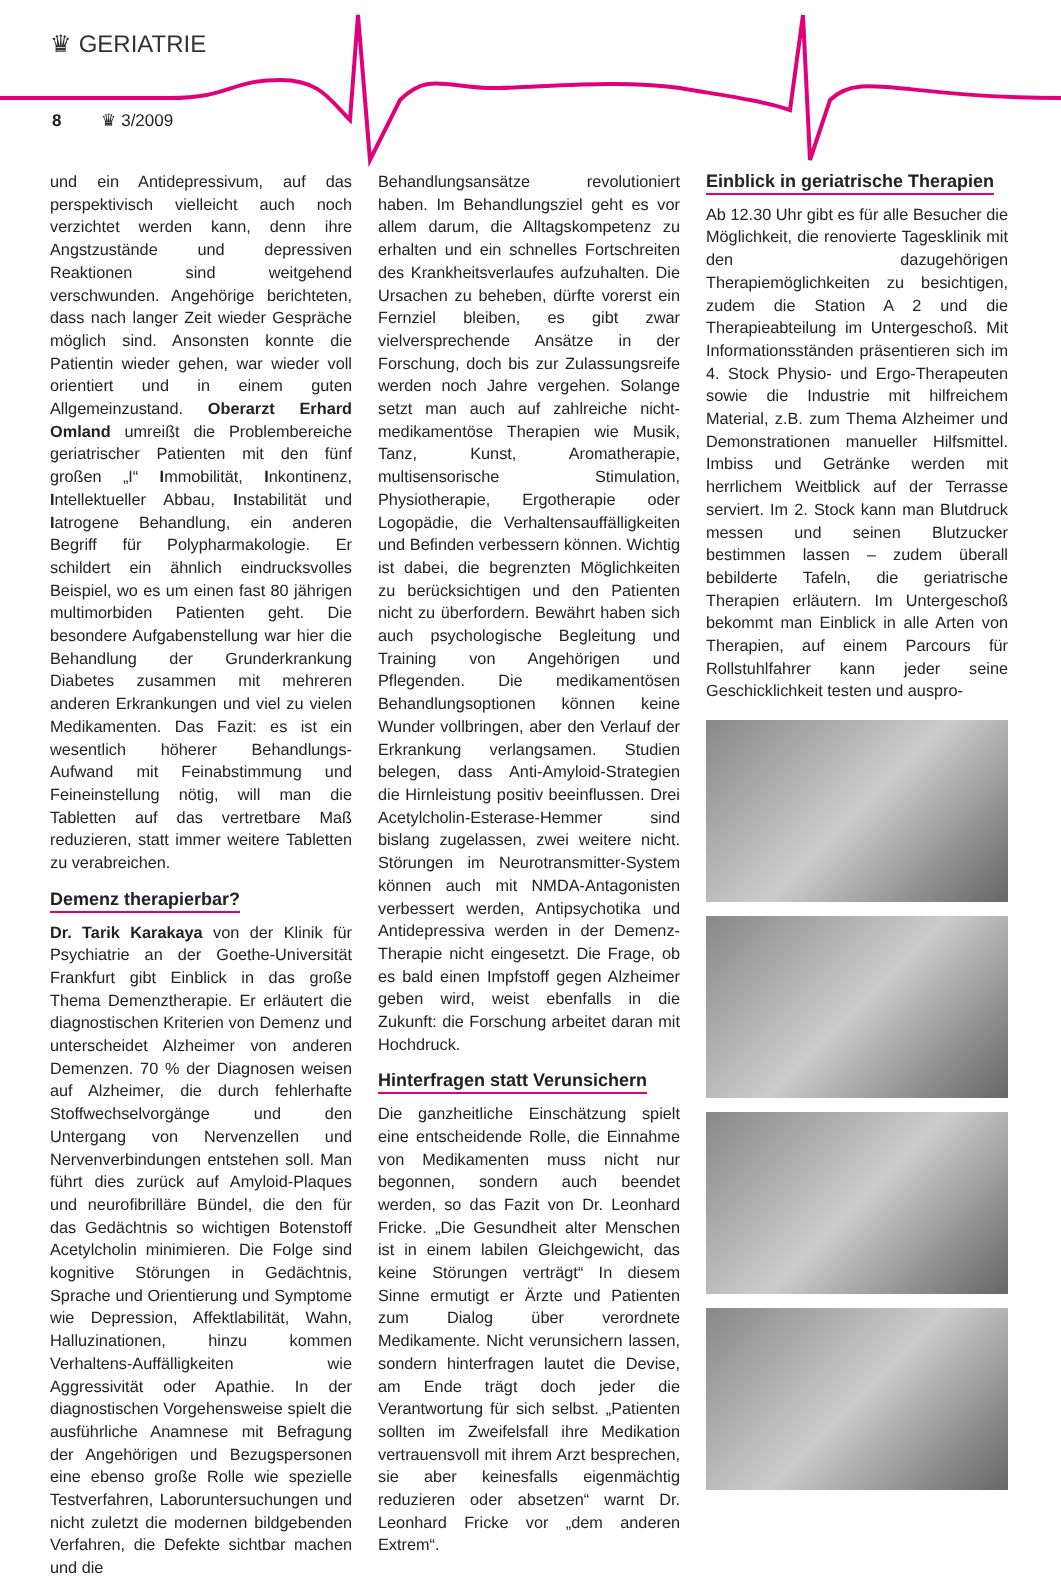♛ GERIATRIE
8 ♛ 3/2009
und ein Antidepressivum, auf das perspektivisch vielleicht auch noch verzichtet werden kann, denn ihre Angstzustände und depressiven Reaktionen sind weitgehend verschwunden. Angehörige berichteten, dass nach langer Zeit wieder Gespräche möglich sind. Ansonsten konnte die Patientin wieder gehen, war wieder voll orientiert und in einem guten Allgemeinzustand. Oberarzt Erhard Omland umreißt die Problembereiche geriatrischer Patienten mit den fünf großen „I“ Immobilität, Inkontinenz, Intellektueller Abbau, Instabilität und Iatrogene Behandlung, ein anderen Begriff für Polypharmakologie. Er schildert ein ähnlich eindrucksvolles Beispiel, wo es um einen fast 80 jährigen multimorbiden Patienten geht. Die besondere Aufgabenstellung war hier die Behandlung der Grunderkrankung Diabetes zusammen mit mehreren anderen Erkrankungen und viel zu vielen Medikamenten. Das Fazit: es ist ein wesentlich höherer Behandlungs-Aufwand mit Feinabstimmung und Feineinstellung nötig, will man die Tabletten auf das vertretbare Maß reduzieren, statt immer weitere Tabletten zu verabreichen.
Demenz therapierbar?
Dr. Tarik Karakaya von der Klinik für Psychiatrie an der Goethe-Universität Frankfurt gibt Einblick in das große Thema Demenztherapie. Er erläutert die diagnostischen Kriterien von Demenz und unterscheidet Alzheimer von anderen Demenzen. 70 % der Diagnosen weisen auf Alzheimer, die durch fehlerhafte Stoffwechselvorgänge und den Untergang von Nervenzellen und Nervenverbindungen entstehen soll. Man führt dies zurück auf Amyloid-Plaques und neurofibrilläre Bündel, die den für das Gedächtnis so wichtigen Botenstoff Acetylcholin minimieren. Die Folge sind kognitive Störungen in Gedächtnis, Sprache und Orientierung und Symptome wie Depression, Affektlabilität, Wahn, Halluzinationen, hinzu kommen Verhaltens-Auffälligkeiten wie Aggressivität oder Apathie. In der diagnostischen Vorgehensweise spielt die ausführliche Anamnese mit Befragung der Angehörigen und Bezugspersonen eine ebenso große Rolle wie spezielle Testverfahren, Laboruntersuchungen und nicht zuletzt die modernen bildgebenden Verfahren, die Defekte sichtbar machen und die
Behandlungsansätze revolutioniert haben. Im Behandlungsziel geht es vor allem darum, die Alltagskompetenz zu erhalten und ein schnelles Fortschreiten des Krankheitsverlaufes aufzuhalten. Die Ursachen zu beheben, dürfte vorerst ein Fernziel bleiben, es gibt zwar vielversprechende Ansätze in der Forschung, doch bis zur Zulassungsreife werden noch Jahre vergehen. Solange setzt man auch auf zahlreiche nicht-medikamentöse Therapien wie Musik, Tanz, Kunst, Aromatherapie, multisensorische Stimulation, Physiotherapie, Ergotherapie oder Logopädie, die Verhaltensauffälligkeiten und Befinden verbessern können. Wichtig ist dabei, die begrenzten Möglichkeiten zu berücksichtigen und den Patienten nicht zu überfordern. Bewährt haben sich auch psychologische Begleitung und Training von Angehörigen und Pflegenden. Die medikamentösen Behandlungsoptionen können keine Wunder vollbringen, aber den Verlauf der Erkrankung verlangsamen. Studien belegen, dass Anti-Amyloid-Strategien die Hirnleistung positiv beeinflussen. Drei Acetylcholin-Esterase-Hemmer sind bislang zugelassen, zwei weitere nicht. Störungen im Neurotransmitter-System können auch mit NMDA-Antagonisten verbessert werden, Antipsychotika und Antidepressiva werden in der Demenz-Therapie nicht eingesetzt. Die Frage, ob es bald einen Impfstoff gegen Alzheimer geben wird, weist ebenfalls in die Zukunft: die Forschung arbeitet daran mit Hochdruck.
Hinterfragen statt Verunsichern
Die ganzheitliche Einschätzung spielt eine entscheidende Rolle, die Einnahme von Medikamenten muss nicht nur begonnen, sondern auch beendet werden, so das Fazit von Dr. Leonhard Fricke. „Die Gesundheit alter Menschen ist in einem labilen Gleichgewicht, das keine Störungen verträgt“ In diesem Sinne ermutigt er Ärzte und Patienten zum Dialog über verordnete Medikamente. Nicht verunsichern lassen, sondern hinterfragen lautet die Devise, am Ende trägt doch jeder die Verantwortung für sich selbst. „Patienten sollten im Zweifelsfall ihre Medikation vertrauensvoll mit ihrem Arzt besprechen, sie aber keinesfalls eigenmächtig reduzieren oder absetzen“ warnt Dr. Leonhard Fricke vor „dem anderen Extrem“.
Einblick in geriatrische Therapien
Ab 12.30 Uhr gibt es für alle Besucher die Möglichkeit, die renovierte Tagesklinik mit den dazugehörigen Therapiemöglichkeiten zu besichtigen, zudem die Station A 2 und die Therapieabteilung im Untergeschoß. Mit Informationsständen präsentieren sich im 4. Stock Physio- und Ergo-Therapeuten sowie die Industrie mit hilfreichem Material, z.B. zum Thema Alzheimer und Demonstrationen manueller Hilfsmittel. Imbiss und Getränke werden mit herrlichem Weitblick auf der Terrasse serviert. Im 2. Stock kann man Blutdruck messen und seinen Blutzucker bestimmen lassen – zudem überall bebilderte Tafeln, die geriatrische Therapien erläutern. Im Untergeschoß bekommt man Einblick in alle Arten von Therapien, auf einem Parcours für Rollstuhlfahrer kann jeder seine Geschicklichkeit testen und auspro-